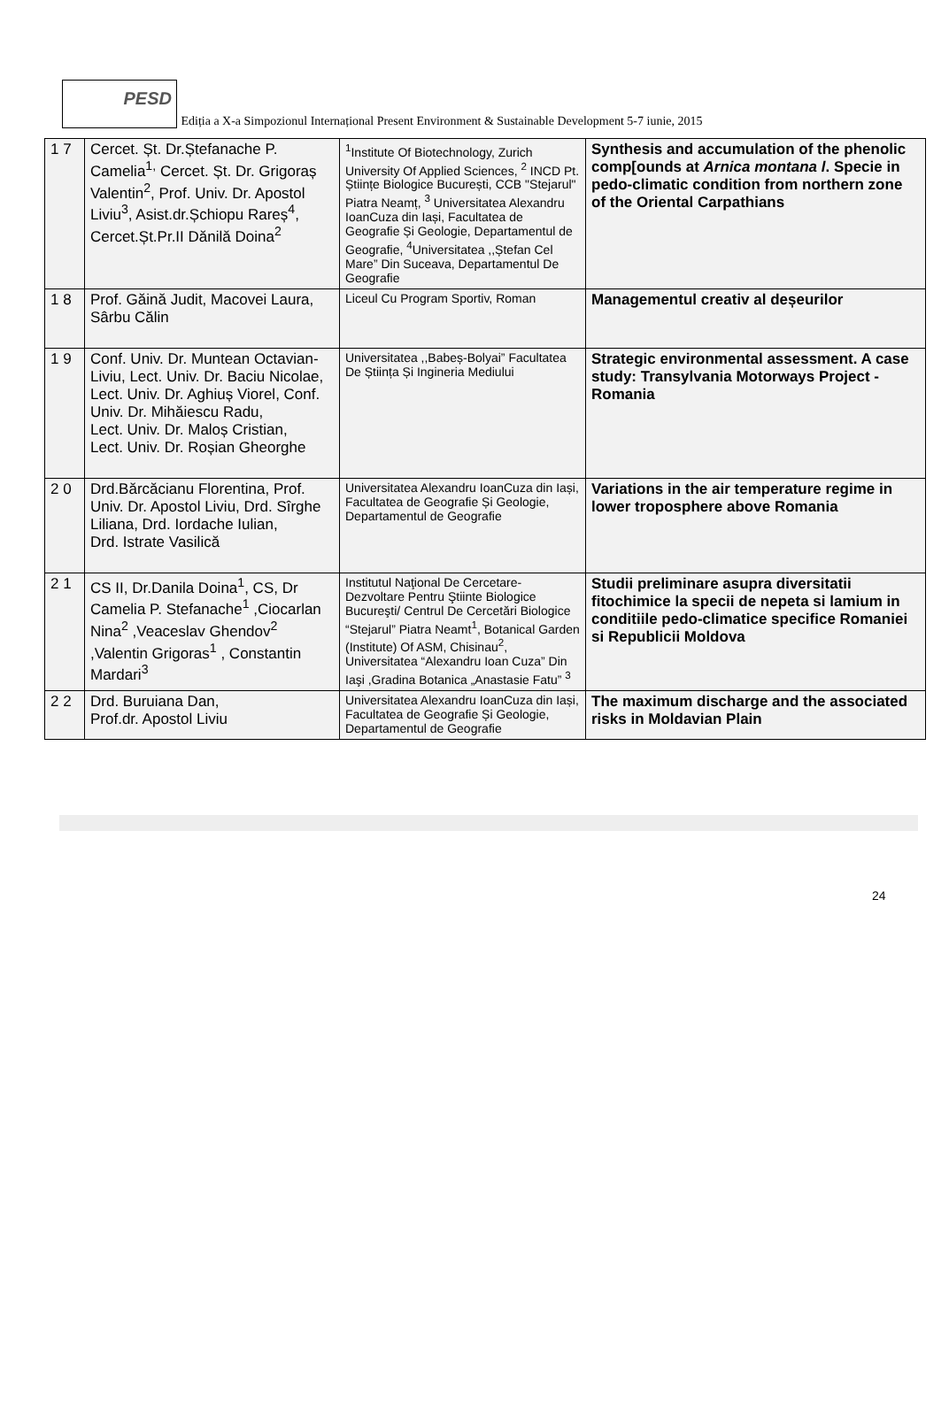PESD
Ediția a X-a Simpozionul Internațional Present Environment & Sustainable Development 5-7 iunie, 2015
| 1 7 | Cercet. Șt. Dr.Ștefanache P. Camelia<sup>1,</sup> Cercet. Șt. Dr. Grigoraș Valentin<sup>2</sup>, Prof. Univ. Dr. Apostol Liviu<sup>3</sup>, Asist.dr.Șchiopu Rareș<sup>4</sup>, Cercet.Șt.Pr.II Dănilă Doina<sup>2</sup> | <sup>1</sup> Institute Of Biotechnology, Zurich University Of Applied Sciences, <sup>2</sup> INCD Pt. Științe Biologice București, CCB "Stejarul" Piatra Neamț, <sup>3</sup> Universitatea Alexandru IoanCuza din Iași, Facultatea de Geografie Și Geologie, Departamentul de Geografie, <sup>4</sup>Universitatea ,,Ștefan Cel Mare” Din Suceava, Departamentul De Geografie | Synthesis and accumulation of the phenolic comp[ounds at Arnica montana l . Specie in pedo-climatic condition from northern zone of the Oriental Carpathians |
| 1 8 | Prof. Găină Judit, Macovei Laura, Sârbu Călin | Liceul Cu Program Sportiv, Roman | Managementul creativ al deșeurilor |
| 1 9 | Conf. Univ. Dr. Muntean Octavian-Liviu, Lect. Univ. Dr. Baciu Nicolae, Lect. Univ. Dr. Aghiuș Viorel, Conf. Univ. Dr. Mihăiescu Radu, Lect. Univ. Dr. Maloș Cristian, Lect. Univ. Dr. Roșian Gheorghe | Universitatea ,,Babeș-Bolyai” Facultatea De Știința Și Ingineria Mediului | Strategic environmental assessment. A case study: Transylvania Motorways Project - Romania |
| 2 0 | Drd.Bărcăcianu Florentina, Prof. Univ. Dr. Apostol Liviu, Drd. Sîrghe Liliana, Drd. Iordache Iulian, Drd. Istrate Vasilică | Universitatea Alexandru IoanCuza din Iași, Facultatea de Geografie Și Geologie, Departamentul de Geografie | Variations in the air temperature regime in lower troposphere above Romania |
| 2 1 | CS II, Dr.Danila Doina<sup>1</sup>, CS, Dr Camelia P. Stefanache<sup>1</sup> ,Ciocarlan Nina<sup>2</sup> ,Veaceslav Ghendov<sup>2</sup> ,Valentin Grigoras<sup>1</sup> , Constantin Mardari<sup>3</sup> | Institutul Naţional De Cercetare-Dezvoltare Pentru Ştiinte Biologice Bucureşti/ Centrul De Cercetări Biologice “Stejarul” Piatra Neamt<sup>1</sup>, Botanical Garden (Institute) Of ASM, Chisinau<sup>2</sup>, Universitatea “Alexandru Ioan Cuza” Din Iaşi ,Gradina Botanica „Anastasie Fatu” <sup>3</sup> | Studii preliminare asupra diversitatii fitochimice la specii de nepeta si lamium in conditiile pedo-climatice specifice Romaniei si Republicii Moldova |
| 2 2 | Drd. Buruiana Dan, Prof.dr. Apostol Liviu | Universitatea Alexandru IoanCuza din Iași, Facultatea de Geografie Și Geologie, Departamentul de Geografie | The maximum discharge and the associated risks in Moldavian Plain |
24